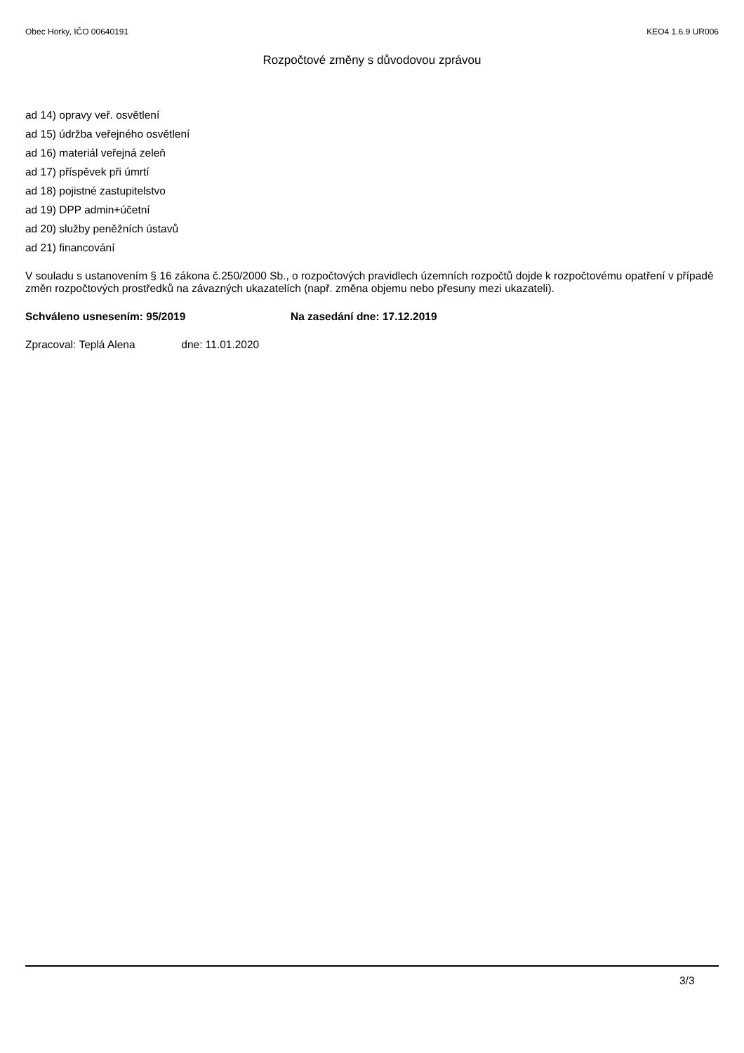Obec Horky, IČO 00640191 KEO4 1.6.9 UR006
Rozpočtové změny s důvodovou zprávou
ad 14) opravy veř. osvětlení
ad 15) údržba veřejného osvětlení
ad 16) materiál veřejná zeleň
ad 17) příspěvek při úmrtí
ad 18) pojistné zastupitelstvo
ad 19) DPP admin+účetní
ad 20) služby peněžních ústavů
ad 21) financování
V souladu s ustanovením § 16 zákona č.250/2000 Sb., o rozpočtových pravidlech územních rozpočtů dojde k rozpočtovému opatření v případě změn rozpočtových prostředků na závazných ukazatelích (např. změna objemu nebo přesuny mezi ukazateli).
Schváleno usnesením: 95/2019 Na zasedání dne: 17.12.2019
Zpracoval: Teplá Alena dne: 11.01.2020
3/3